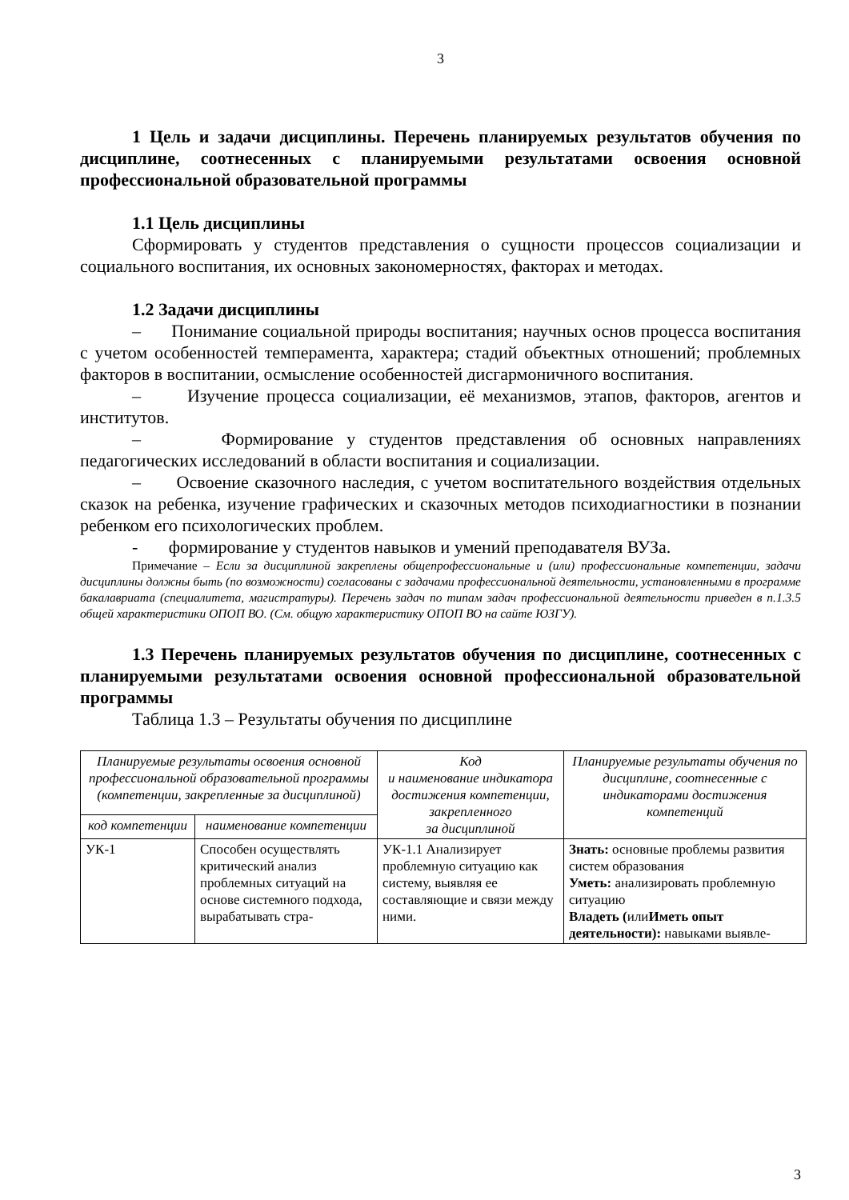3
1 Цель и задачи дисциплины. Перечень планируемых результатов обучения по дисциплине, соотнесенных с планируемыми результатами освоения основной профессиональной образовательной программы
1.1 Цель дисциплины
Сформировать у студентов представления о сущности процессов социализации и социального воспитания, их основных закономерностях, факторах и методах.
1.2 Задачи дисциплины
– Понимание социальной природы воспитания; научных основ процесса воспитания с учетом особенностей темперамента, характера; стадий объектных отношений; проблемных факторов в воспитании, осмысление особенностей дисгармоничного воспитания.
– Изучение процесса социализации, её механизмов, этапов, факторов, агентов и институтов.
– Формирование у студентов представления об основных направлениях педагогических исследований в области воспитания и социализации.
– Освоение сказочного наследия, с учетом воспитательного воздействия отдельных сказок на ребенка, изучение графических и сказочных методов психодиагностики в познании ребенком его психологических проблем.
- формирование у студентов навыков и умений преподавателя ВУЗа.
Примечание – Если за дисциплиной закреплены общепрофессиональные и (или) профессиональные компетенции, задачи дисциплины должны быть (по возможности) согласованы с задачами профессиональной деятельности, установленными в программе бакалавриата (специалитета, магистратуры). Перечень задач по типам задач профессиональной деятельности приведен в п.1.3.5 общей характеристики ОПОП ВО. (См. общую характеристику ОПОП ВО на сайте ЮЗГУ).
1.3 Перечень планируемых результатов обучения по дисциплине, соотнесенных с планируемыми результатами освоения основной профессиональной образовательной программы
Таблица 1.3 – Результаты обучения по дисциплине
| Планируемые результаты освоения основной профессиональной образовательной программы (компетенции, закрепленные за дисциплиной) | | Код и наименование индикатора достижения компетенции, закрепленного за дисциплиной | Планируемые результаты обучения по дисциплине, соотнесенные с индикаторами достижения компетенций |
| --- | --- | --- | --- |
| код компетенции | наименование компетенции | | |
| УК-1 | Способен осуществлять критический анализ проблемных ситуаций на основе системного подхода, вырабатывать стра- | УК-1.1 Анализирует проблемную ситуацию как систему, выявляя ее составляющие и связи между ними. | Знать: основные проблемы развития систем образования Уметь: анализировать проблемную ситуацию Владеть ( или Иметь опыт деятельности): навыками выявле- |
3